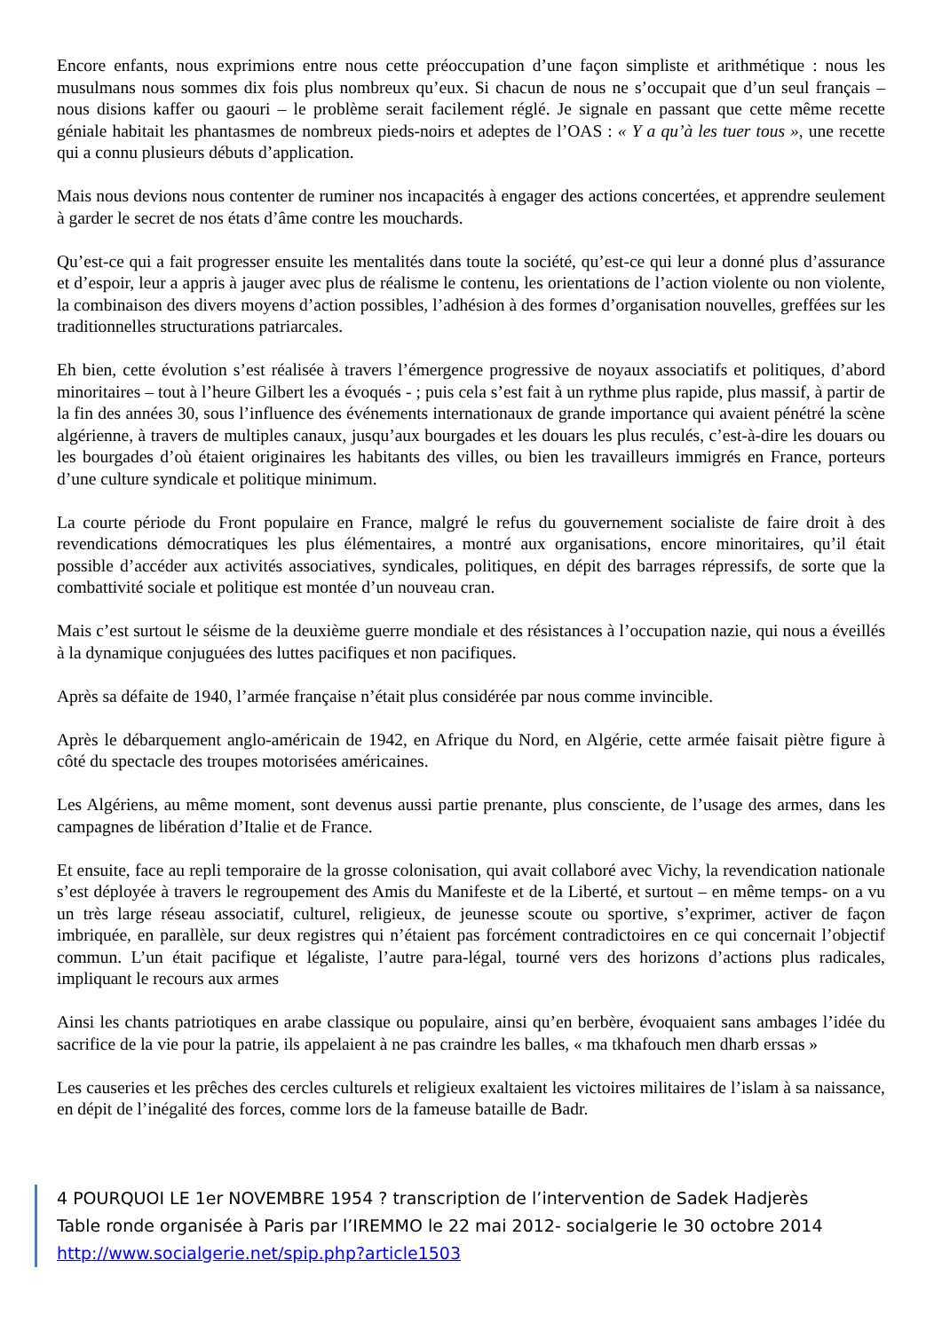Encore enfants, nous exprimions entre nous cette préoccupation d’une façon simpliste et arithmétique : nous les musulmans nous sommes dix fois plus nombreux qu’eux. Si chacun de nous ne s’occupait que d’un seul français – nous disions kaffer ou gaouri – le problème serait facilement réglé. Je signale en passant que cette même recette géniale habitait les phantasmes de nombreux pieds-noirs et adeptes de l’OAS : « Y a qu’à les tuer tous », une recette qui a connu plusieurs débuts d’application.
Mais nous devions nous contenter de ruminer nos incapacités à engager des actions concertées, et apprendre seulement à garder le secret de nos états d’âme contre les mouchards.
Qu’est-ce qui a fait progresser ensuite les mentalités dans toute la société, qu’est-ce qui leur a donné plus d’assurance et d’espoir, leur a appris à jauger avec plus de réalisme le contenu, les orientations de l’action violente ou non violente, la combinaison des divers moyens d’action possibles, l’adhésion à des formes d’organisation nouvelles, greffées sur les traditionnelles structurations patriarcales.
Eh bien, cette évolution s’est réalisée à travers l’émergence progressive de noyaux associatifs et politiques, d’abord minoritaires – tout à l’heure Gilbert les a évoqués - ; puis cela s’est fait à un rythme plus rapide, plus massif, à partir de la fin des années 30, sous l’influence des événements internationaux de grande importance qui avaient pénétré la scène algérienne, à travers de multiples canaux, jusqu’aux bourgades et les douars les plus reculés, c’est-à-dire les douars ou les bourgades d’où étaient originaires les habitants des villes, ou bien les travailleurs immigrés en France, porteurs d’une culture syndicale et politique minimum.
La courte période du Front populaire en France, malgré le refus du gouvernement socialiste de faire droit à des revendications démocratiques les plus élémentaires, a montré aux organisations, encore minoritaires, qu’il était possible d’accéder aux activités associatives, syndicales, politiques, en dépit des barrages répressifs, de sorte que la combattivité sociale et politique est montée d’un nouveau cran.
Mais c’est surtout le séisme de la deuxième guerre mondiale et des résistances à l’occupation nazie, qui nous a éveillés à la dynamique conjuguées des luttes pacifiques et non pacifiques.
Après sa défaite de 1940, l’armée française n’était plus considérée par nous comme invincible.
Après le débarquement anglo-américain de 1942, en Afrique du Nord, en Algérie, cette armée faisait piètre figure à côté du spectacle des troupes motorisées américaines.
Les Algériens, au même moment, sont devenus aussi partie prenante, plus consciente, de l’usage des armes, dans les campagnes de libération d’Italie et de France.
Et ensuite, face au repli temporaire de la grosse colonisation, qui avait collaboré avec Vichy, la revendication nationale s’est déployée à travers le regroupement des Amis du Manifeste et de la Liberté, et surtout – en même temps- on a vu un très large réseau associatif, culturel, religieux, de jeunesse scoute ou sportive, s’exprimer, activer de façon imbriquée, en parallèle, sur deux registres qui n’étaient pas forcément contradictoires en ce qui concernait l’objectif commun. L’un était pacifique et légaliste, l’autre para-légal, tourné vers des horizons d’actions plus radicales, impliquant le recours aux armes
Ainsi les chants patriotiques en arabe classique ou populaire, ainsi qu’en berbère, évoquaient sans ambages l’idée du sacrifice de la vie pour la patrie, ils appelaient à ne pas craindre les balles, « ma tkhafouch men dharb erssas »
Les causeries et les prêches des cercles culturels et religieux exaltaient les victoires militaires de l’islam à sa naissance, en dépit de l’inégalité des forces, comme lors de la fameuse bataille de Badr.
4 POURQUOI LE 1er NOVEMBRE 1954 ? transcription de l’intervention de Sadek Hadjerès
Table ronde organisée à Paris par l’IREMMO le 22 mai 2012- socialgerie le 30 octobre 2014
http://www.socialgerie.net/spip.php?article1503